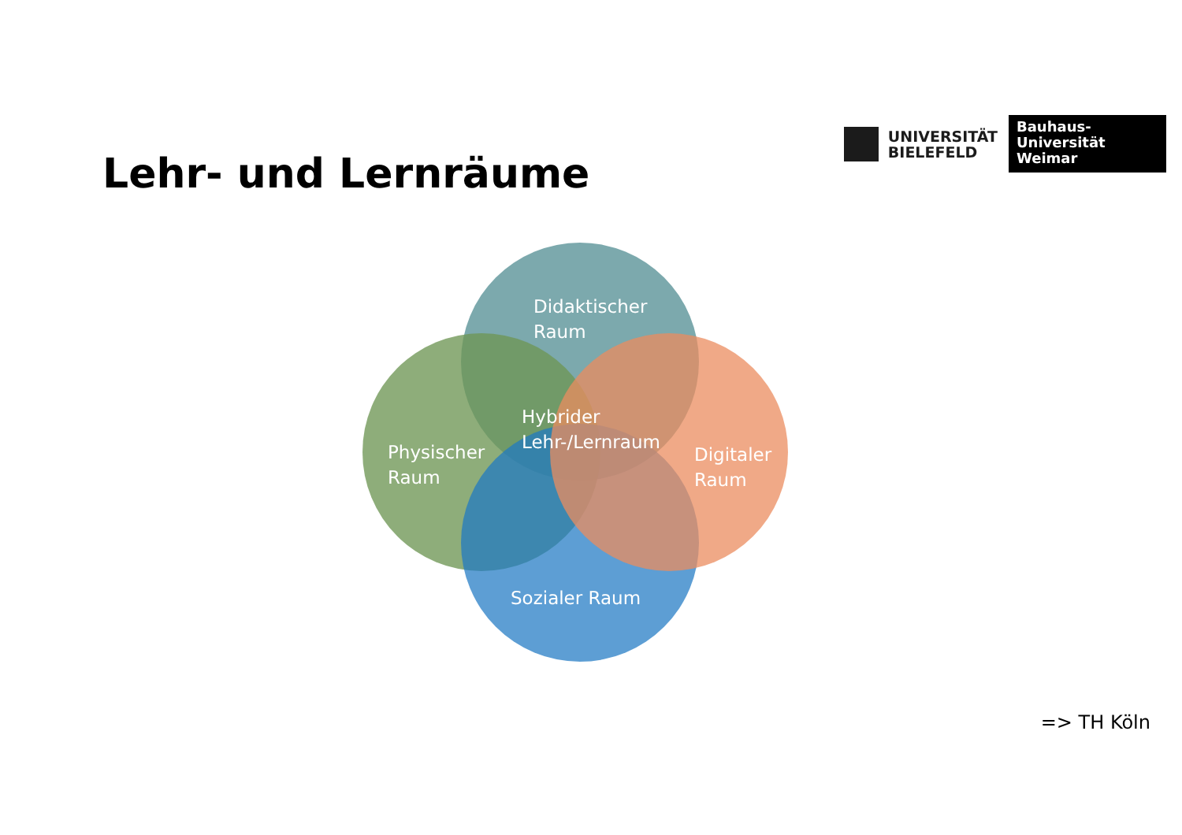UNIVERSITÄT
BIELEFELD
Bauhaus-Universität
Weimar
Lehr- und Lernräume
Didaktischer
Raum
Physischer
Raum
Hybrider
Lehr-/Lernraum
Digitaler
Raum
Sozialer Raum
=> TH Köln